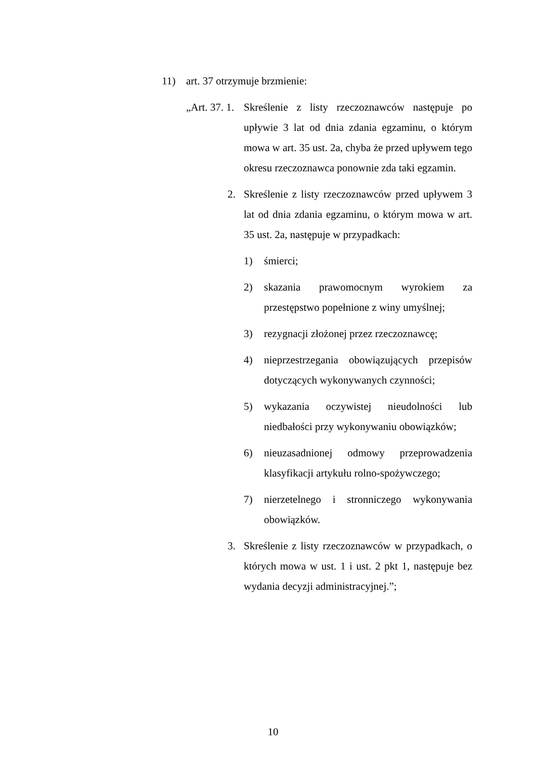11) art. 37 otrzymuje brzmienie:
„Art. 37. 1.
Skreślenie z listy rzeczoznawców następuje po upływie 3 lat od dnia zdania egzaminu, o którym mowa w art. 35 ust. 2a, chyba że przed upływem tego okresu rzeczoznawca ponownie zda taki egzamin.
2. Skreślenie z listy rzeczoznawców przed upływem 3 lat od dnia zdania egzaminu, o którym mowa w art. 35 ust. 2a, następuje w przypadkach:
1) śmierci;
2) skazania prawomocnym wyrokiem za przestępstwo popełnione z winy umyślnej;
3) rezygnacji złożonej przez rzeczoznawcę;
4) nieprzestrzegania obowiązujących przepisów dotyczących wykonywanych czynności;
5) wykazania oczywistej nieudolności lub niedbałości przy wykonywaniu obowiązków;
6) nieuzasadnionej odmowy przeprowadzenia klasyfikacji artykułu rolno-spożywczego;
7) nierzetelnego i stronniczego wykonywania obowiązków.
3. Skreślenie z listy rzeczoznawców w przypadkach, o których mowa w ust. 1 i ust. 2 pkt 1, następuje bez wydania decyzji administracyjnej.”;
10